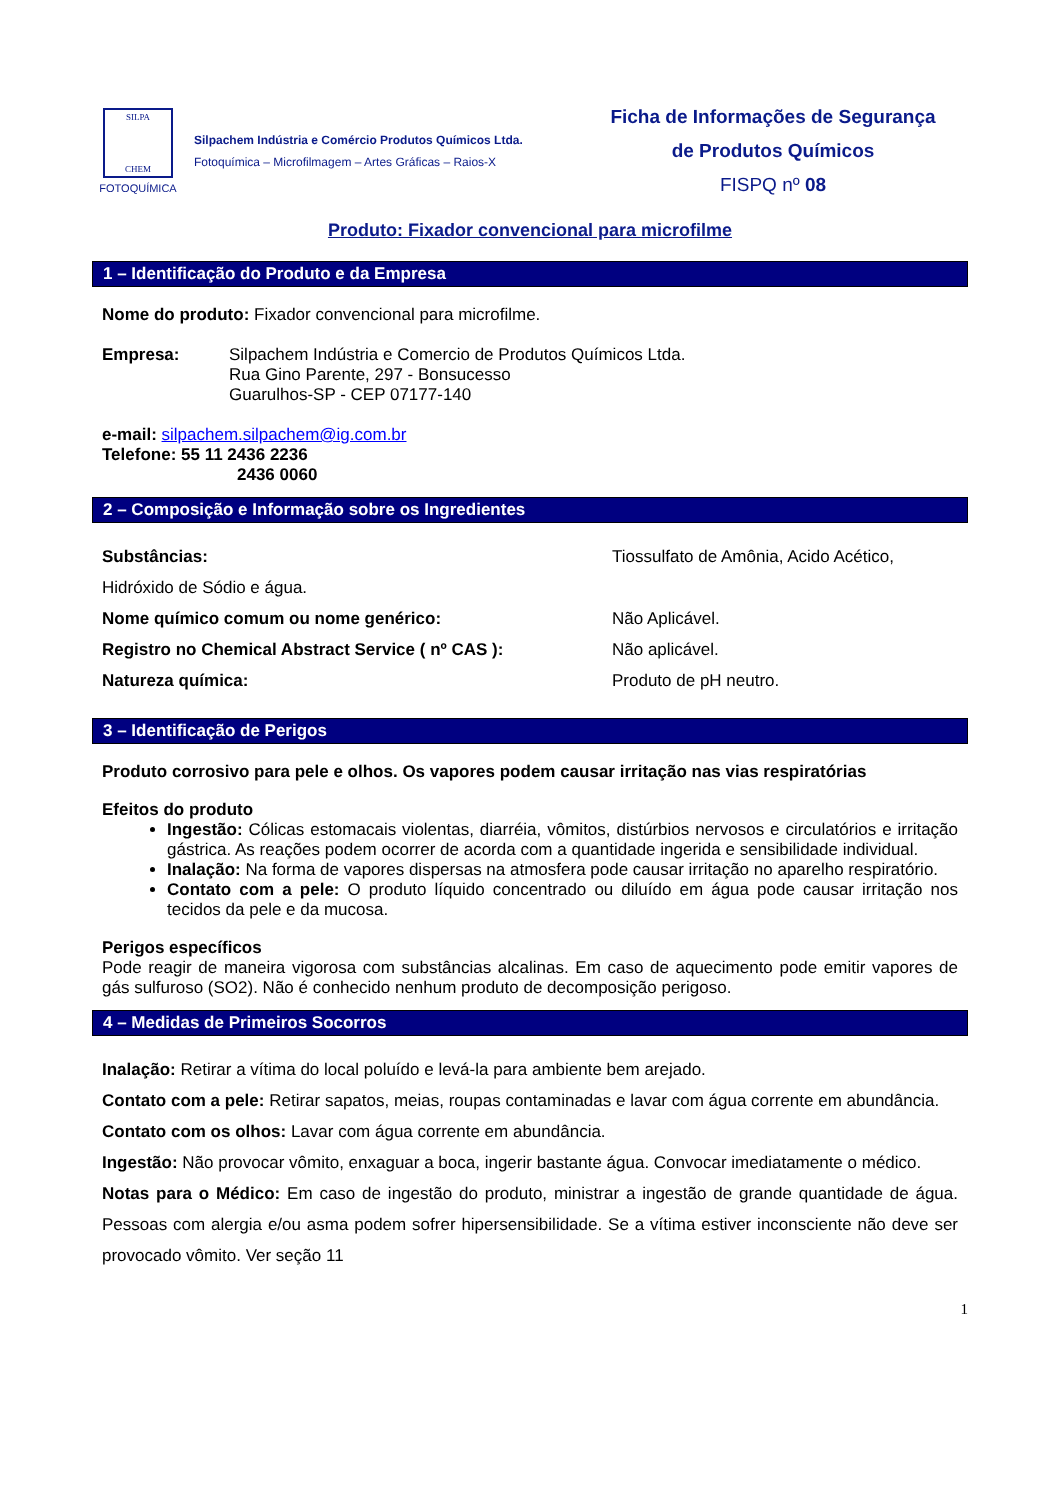SILPA
CHEM
FOTOQUÍMICA
Silpachem Indústria e Comércio Produtos Químicos Ltda.
Fotoquímica – Microfilmagem – Artes Gráficas – Raios-X
Ficha de Informações de Segurança
de Produtos Químicos
FISPQ nº 08
Produto: Fixador convencional para microfilme
1 – Identificação do Produto e da Empresa
Nome do produto: Fixador convencional para microfilme.
Empresa: Silpachem Indústria e Comercio de Produtos Químicos Ltda.
Rua Gino Parente, 297 - Bonsucesso
Guarulhos-SP - CEP 07177-140
e-mail: silpachem.silpachem@ig.com.br
Telefone: 55 11 2436 2236
2436 0060
2 – Composição e Informação sobre os Ingredientes
Substâncias: Tiossulfato de Amônia, Acido Acético,
Hidróxido de Sódio e água.
Nome químico comum ou nome genérico: Não Aplicável.
Registro no Chemical Abstract Service ( nº CAS ): Não aplicável.
Natureza química: Produto de pH neutro.
3 – Identificação de Perigos
Produto corrosivo para pele e olhos. Os vapores podem causar irritação nas vias respiratórias
Efeitos do produto
Ingestão: Cólicas estomacais violentas, diarréia, vômitos, distúrbios nervosos e circulatórios e irritação gástrica. As reações podem ocorrer de acorda com a quantidade ingerida e sensibilidade individual.
Inalação: Na forma de vapores dispersas na atmosfera pode causar irritação no aparelho respiratório.
Contato com a pele: O produto líquido concentrado ou diluído em água pode causar irritação nos tecidos da pele e da mucosa.
Perigos específicos
Pode reagir de maneira vigorosa com substâncias alcalinas. Em caso de aquecimento pode emitir vapores de gás sulfuroso (SO2). Não é conhecido nenhum produto de decomposição perigoso.
4 – Medidas de Primeiros Socorros
Inalação: Retirar a vítima do local poluído e levá-la para ambiente bem arejado.
Contato com a pele: Retirar sapatos, meias, roupas contaminadas e lavar com água corrente em abundância.
Contato com os olhos: Lavar com água corrente em abundância.
Ingestão: Não provocar vômito, enxaguar a boca, ingerir bastante água. Convocar imediatamente o médico.
Notas para o Médico: Em caso de ingestão do produto, ministrar a ingestão de grande quantidade de água. Pessoas com alergia e/ou asma podem sofrer hipersensibilidade. Se a vítima estiver inconsciente não deve ser provocado vômito. Ver seção 11
1